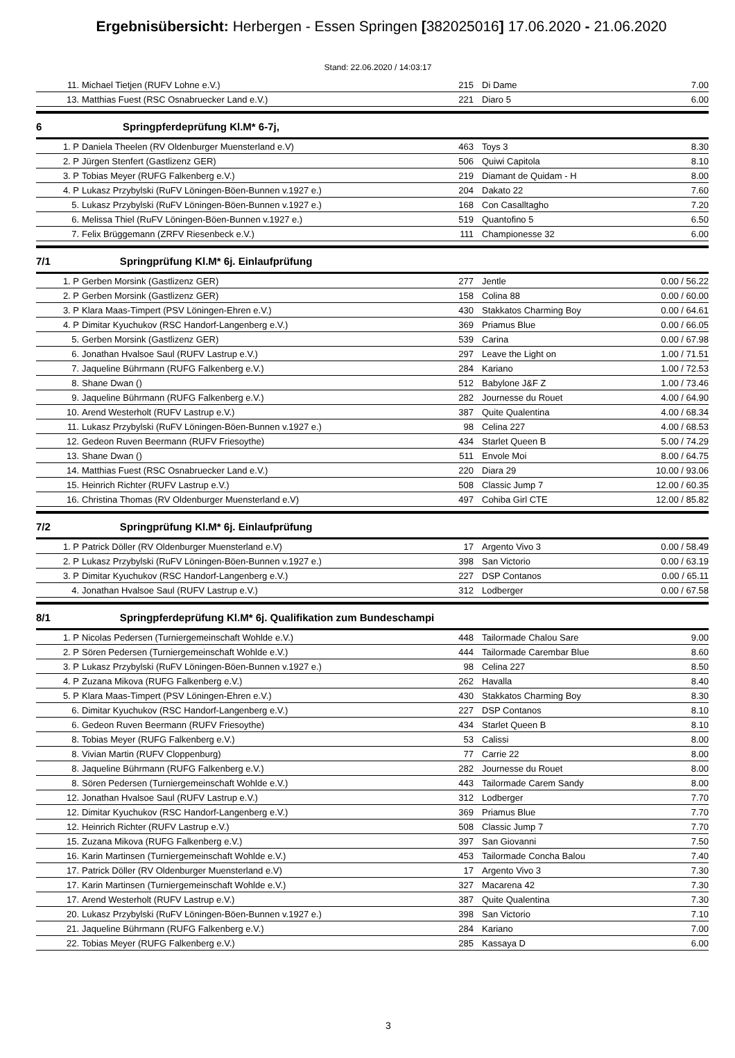Ergebnisübersicht: Herbergen - Essen Springen [382025016] 17.06.2020 - 21.06.2020
Stand: 22.06.2020 / 14:03:17
| 11. | Michael Tietjen (RUFV Lohne e.V.) | 215 | Di Dame | 7.00 |
| 13. | Matthias Fuest (RSC Osnabruecker Land e.V.) | 221 | Diaro 5 | 6.00 |
| 6 Springpferdeprüfung Kl.M* 6-7j, | | | | |
| 1. P | Daniela Theelen (RV Oldenburger Muensterland e.V) | 463 | Toys 3 | 8.30 |
| 2. P | Jürgen Stenfert (Gastlizenz GER) | 506 | Quiwi Capitola | 8.10 |
| 3. P | Tobias Meyer (RUFG Falkenberg e.V.) | 219 | Diamant de Quidam - H | 8.00 |
| 4. P | Lukasz Przybylski (RuFV Löningen-Böen-Bunnen v.1927 e.) | 204 | Dakato 22 | 7.60 |
| 5. | Lukasz Przybylski (RuFV Löningen-Böen-Bunnen v.1927 e.) | 168 | Con Casalltagho | 7.20 |
| 6. | Melissa Thiel (RuFV Löningen-Böen-Bunnen v.1927 e.) | 519 | Quantofino 5 | 6.50 |
| 7. | Felix Brüggemann (ZRFV Riesenbeck e.V.) | 111 | Championesse 32 | 6.00 |
| 7/1 Springprüfung Kl.M* 6j. Einlaufprüfung | | | | |
| 1. P | Gerben Morsink (Gastlizenz GER) | 277 | Jentle | 0.00 / 56.22 |
| 2. P | Gerben Morsink (Gastlizenz GER) | 158 | Colina 88 | 0.00 / 60.00 |
| 3. P | Klara Maas-Timpert (PSV Löningen-Ehren e.V.) | 430 | Stakkatos Charming Boy | 0.00 / 64.61 |
| 4. P | Dimitar Kyuchukov (RSC Handorf-Langenberg e.V.) | 369 | Priamus Blue | 0.00 / 66.05 |
| 5. | Gerben Morsink (Gastlizenz GER) | 539 | Carina | 0.00 / 67.98 |
| 6. | Jonathan Hvalsoe Saul (RUFV Lastrup e.V.) | 297 | Leave the Light on | 1.00 / 71.51 |
| 7. | Jaqueline Bührmann (RUFG Falkenberg e.V.) | 284 | Kariano | 1.00 / 72.53 |
| 8. | Shane Dwan () | 512 | Babylone J&F Z | 1.00 / 73.46 |
| 9. | Jaqueline Bührmann (RUFG Falkenberg e.V.) | 282 | Journesse du Rouet | 4.00 / 64.90 |
| 10. | Arend Westerholt (RUFV Lastrup e.V.) | 387 | Quite Qualentina | 4.00 / 68.34 |
| 11. | Lukasz Przybylski (RuFV Löningen-Böen-Bunnen v.1927 e.) | 98 | Celina 227 | 4.00 / 68.53 |
| 12. | Gedeon Ruven Beermann (RUFV Friesoythe) | 434 | Starlet Queen B | 5.00 / 74.29 |
| 13. | Shane Dwan () | 511 | Envole Moi | 8.00 / 64.75 |
| 14. | Matthias Fuest (RSC Osnabruecker Land e.V.) | 220 | Diara 29 | 10.00 / 93.06 |
| 15. | Heinrich Richter (RUFV Lastrup e.V.) | 508 | Classic Jump 7 | 12.00 / 60.35 |
| 16. | Christina Thomas (RV Oldenburger Muensterland e.V) | 497 | Cohiba Girl CTE | 12.00 / 85.82 |
| 7/2 Springprüfung Kl.M* 6j. Einlaufprüfung | | | | |
| 1. P | Patrick Döller (RV Oldenburger Muensterland e.V) | 17 | Argento Vivo 3 | 0.00 / 58.49 |
| 2. P | Lukasz Przybylski (RuFV Löningen-Böen-Bunnen v.1927 e.) | 398 | San Victorio | 0.00 / 63.19 |
| 3. P | Dimitar Kyuchukov (RSC Handorf-Langenberg e.V.) | 227 | DSP Contanos | 0.00 / 65.11 |
| 4. | Jonathan Hvalsoe Saul (RUFV Lastrup e.V.) | 312 | Lodberger | 0.00 / 67.58 |
| 8/1 Springpferdeprüfung Kl.M* 6j. Qualifikation zum Bundeschampi | | | | |
| 1. P | Nicolas Pedersen (Turniergemeinschaft Wohlde e.V.) | 448 | Tailormade Chalou Sare | 9.00 |
| 2. P | Sören Pedersen (Turniergemeinschaft Wohlde e.V.) | 444 | Tailormade Carembar Blue | 8.60 |
| 3. P | Lukasz Przybylski (RuFV Löningen-Böen-Bunnen v.1927 e.) | 98 | Celina 227 | 8.50 |
| 4. P | Zuzana Mikova (RUFG Falkenberg e.V.) | 262 | Havalla | 8.40 |
| 5. P | Klara Maas-Timpert (PSV Löningen-Ehren e.V.) | 430 | Stakkatos Charming Boy | 8.30 |
| 6. | Dimitar Kyuchukov (RSC Handorf-Langenberg e.V.) | 227 | DSP Contanos | 8.10 |
| 6. | Gedeon Ruven Beermann (RUFV Friesoythe) | 434 | Starlet Queen B | 8.10 |
| 8. | Tobias Meyer (RUFG Falkenberg e.V.) | 53 | Calissi | 8.00 |
| 8. | Vivian Martin (RUFV Cloppenburg) | 77 | Carrie 22 | 8.00 |
| 8. | Jaqueline Bührmann (RUFG Falkenberg e.V.) | 282 | Journesse du Rouet | 8.00 |
| 8. | Sören Pedersen (Turniergemeinschaft Wohlde e.V.) | 443 | Tailormade Carem Sandy | 8.00 |
| 12. | Jonathan Hvalsoe Saul (RUFV Lastrup e.V.) | 312 | Lodberger | 7.70 |
| 12. | Dimitar Kyuchukov (RSC Handorf-Langenberg e.V.) | 369 | Priamus Blue | 7.70 |
| 12. | Heinrich Richter (RUFV Lastrup e.V.) | 508 | Classic Jump 7 | 7.70 |
| 15. | Zuzana Mikova (RUFG Falkenberg e.V.) | 397 | San Giovanni | 7.50 |
| 16. | Karin Martinsen (Turniergemeinschaft Wohlde e.V.) | 453 | Tailormade Concha Balou | 7.40 |
| 17. | Patrick Döller (RV Oldenburger Muensterland e.V) | 17 | Argento Vivo 3 | 7.30 |
| 17. | Karin Martinsen (Turniergemeinschaft Wohlde e.V.) | 327 | Macarena 42 | 7.30 |
| 17. | Arend Westerholt (RUFV Lastrup e.V.) | 387 | Quite Qualentina | 7.30 |
| 20. | Lukasz Przybylski (RuFV Löningen-Böen-Bunnen v.1927 e.) | 398 | San Victorio | 7.10 |
| 21. | Jaqueline Bührmann (RUFG Falkenberg e.V.) | 284 | Kariano | 7.00 |
| 22. | Tobias Meyer (RUFG Falkenberg e.V.) | 285 | Kassaya D | 6.00 |
3